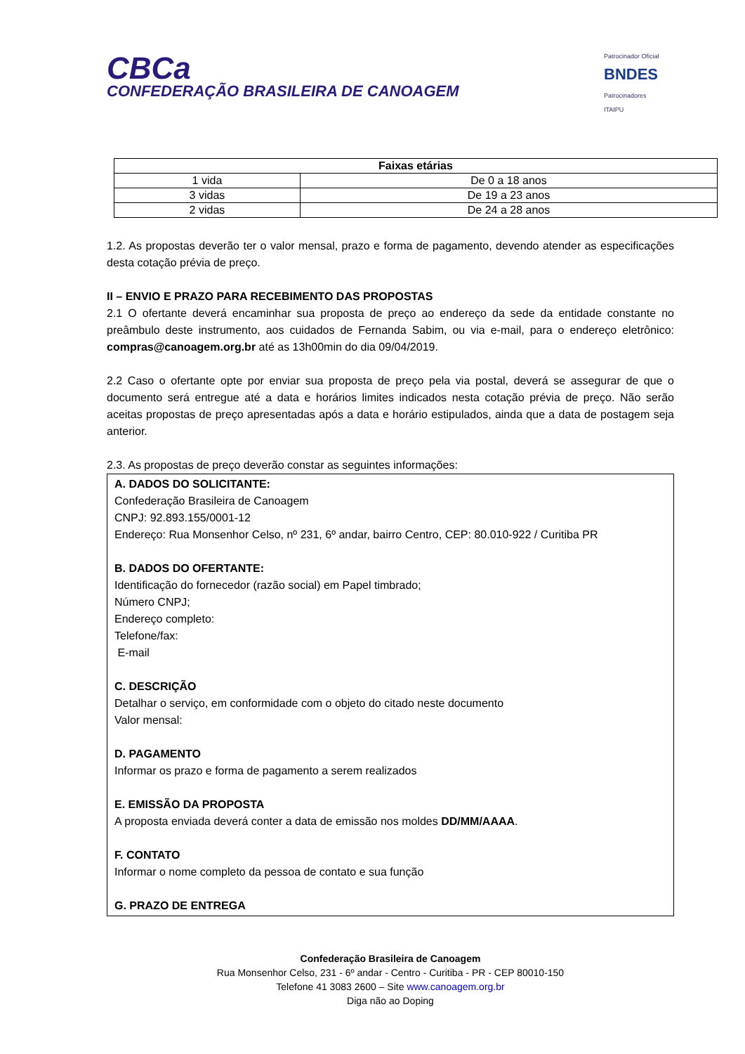CBCa
CONFEDERAÇÃO BRASILEIRA DE CANOAGEM
Patrocinador Oficial
BNDES
Patrocinadores
ITAIPU
| Faixas etárias | |
| --- | --- |
| 1 vida | De 0 a 18 anos |
| 3 vidas | De 19 a 23 anos |
| 2 vidas | De 24 a 28 anos |
1.2. As propostas deverão ter o valor mensal, prazo e forma de pagamento, devendo atender as especificações desta cotação prévia de preço.
II – ENVIO E PRAZO PARA RECEBIMENTO DAS PROPOSTAS
2.1 O ofertante deverá encaminhar sua proposta de preço ao endereço da sede da entidade constante no preâmbulo deste instrumento, aos cuidados de Fernanda Sabim, ou via e-mail, para o endereço eletrônico: compras@canoagem.org.br até as 13h00min do dia 09/04/2019.
2.2 Caso o ofertante opte por enviar sua proposta de preço pela via postal, deverá se assegurar de que o documento será entregue até a data e horários limites indicados nesta cotação prévia de preço. Não serão aceitas propostas de preço apresentadas após a data e horário estipulados, ainda que a data de postagem seja anterior.
2.3. As propostas de preço deverão constar as seguintes informações:
A. DADOS DO SOLICITANTE:
Confederação Brasileira de Canoagem
CNPJ: 92.893.155/0001-12
Endereço: Rua Monsenhor Celso, nº 231, 6º andar, bairro Centro, CEP: 80.010-922 / Curitiba PR
B. DADOS DO OFERTANTE:
Identificação do fornecedor (razão social) em Papel timbrado;
Número CNPJ;
Endereço completo:
Telefone/fax:
E-mail
C. DESCRIÇÃO
Detalhar o serviço, em conformidade com o objeto do citado neste documento
Valor mensal:
D. PAGAMENTO
Informar os prazo e forma de pagamento a serem realizados
E. EMISSÃO DA PROPOSTA
A proposta enviada deverá conter a data de emissão nos moldes DD/MM/AAAA.
F. CONTATO
Informar o nome completo da pessoa de contato e sua função
G. PRAZO DE ENTREGA
Confederação Brasileira de Canoagem
Rua Monsenhor Celso, 231 - 6º andar - Centro - Curitiba - PR - CEP 80010-150
Telefone 41 3083 2600 – Site www.canoagem.org.br
Diga não ao Doping